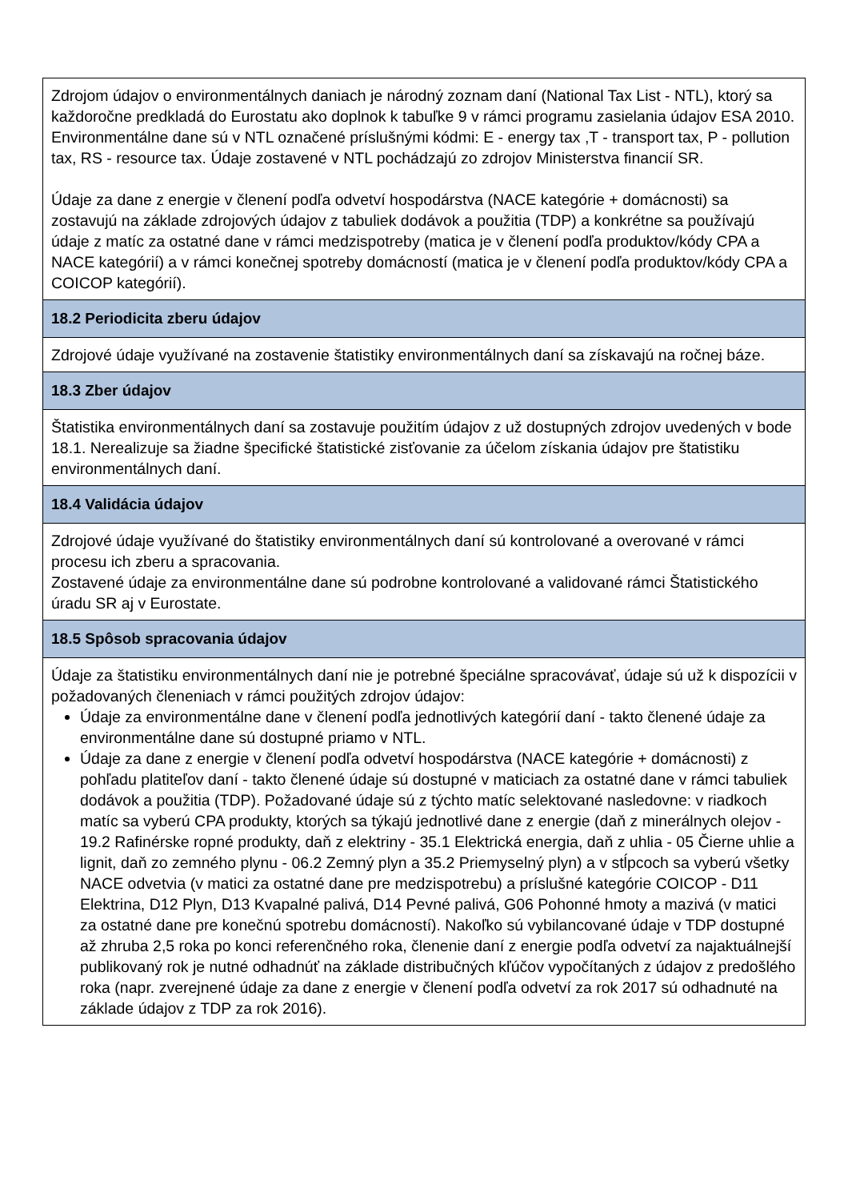| Zdrojom údajov o environmentálnych daniach je národný zoznam daní (National Tax List - NTL), ktorý sa každoročne predkladá do Eurostatu ako doplnok k tabuľke 9 v rámci programu zasielania údajov ESA 2010. Environmentálne dane sú v NTL označené príslušnými kódmi: E - energy tax ,T - transport tax, P - pollution tax, RS - resource tax. Údaje zostavené v NTL pochádzajú zo zdrojov Ministerstva financií SR. Údaje za dane z energie v členení podľa odvetví hospodárstva (NACE kategórie + domácnosti) sa zostavujú na základe zdrojových údajov z tabuliek dodávok a použitia (TDP) a konkrétne sa používajú údaje z matíc za ostatné dane v rámci medzispotreby (matica je v členení podľa produktov/kódy CPA a NACE kategórií) a v rámci konečnej spotreby domácností (matica je v členení podľa produktov/kódy CPA a COICOP kategórií). |
| 18.2 Periodicita zberu údajov |
| Zdrojové údaje využívané na zostavenie štatistiky environmentálnych daní sa získavajú na ročnej báze. |
| 18.3 Zber údajov |
| Štatistika environmentálnych daní sa zostavuje použitím údajov z už dostupných zdrojov uvedených v bode 18.1. Nerealizuje sa žiadne špecifické štatistické zisťovanie za účelom získania údajov pre štatistiku environmentálnych daní. |
| 18.4 Validácia údajov |
| Zdrojové údaje využívané do štatistiky environmentálnych daní sú kontrolované a overované v rámci procesu ich zberu a spracovania. Zostavené údaje za environmentálne dane sú podrobne kontrolované a validované rámci Štatistického úradu SR aj v Eurostate. |
| 18.5 Spôsob spracovania údajov |
| Údaje za štatistiku environmentálnych daní nie je potrebné špeciálne spracovávať, údaje sú už k dispozícii v požadovaných členeniach v rámci použitých zdrojov údajov: Údaje za environmentálne dane v členení podľa jednotlivých kategórií daní - takto členené údaje za environmentálne dane sú dostupné priamo v NTL. Údaje za dane z energie v členení podľa odvetví hospodárstva (NACE kategórie + domácnosti) z pohľadu platiteľov daní - takto členené údaje sú dostupné v maticiach za ostatné dane v rámci tabuliek dodávok a použitia (TDP). Požadované údaje sú z týchto matíc selektované nasledovne: v riadkoch matíc sa vyberú CPA produkty, ktorých sa týkajú jednotlivé dane z energie (daň z minerálnych olejov - 19.2 Rafinérske ropné produkty, daň z elektriny - 35.1 Elektrická energia, daň z uhlia - 05 Čierne uhlie a lignit, daň zo zemného plynu - 06.2 Zemný plyn a 35.2 Priemyselný plyn) a v stĺpcoch sa vyberú všetky NACE odvetvia (v matici za ostatné dane pre medzispotrebu) a príslušné kategórie COICOP - D11 Elektrina, D12 Plyn, D13 Kvapalné palivá, D14 Pevné palivá, G06 Pohonné hmoty a mazivá (v matici za ostatné dane pre konečnú spotrebu domácností). Nakoľko sú vybilancované údaje v TDP dostupné až zhruba 2,5 roka po konci referenčného roka, členenie daní z energie podľa odvetví za najaktuálnejší publikovaný rok je nutné odhadnúť na základe distribučných kľúčov vypočítaných z údajov z predošlého roka (napr. zverejnené údaje za dane z energie v členení podľa odvetví za rok 2017 sú odhadnuté na základe údajov z TDP za rok 2016). |